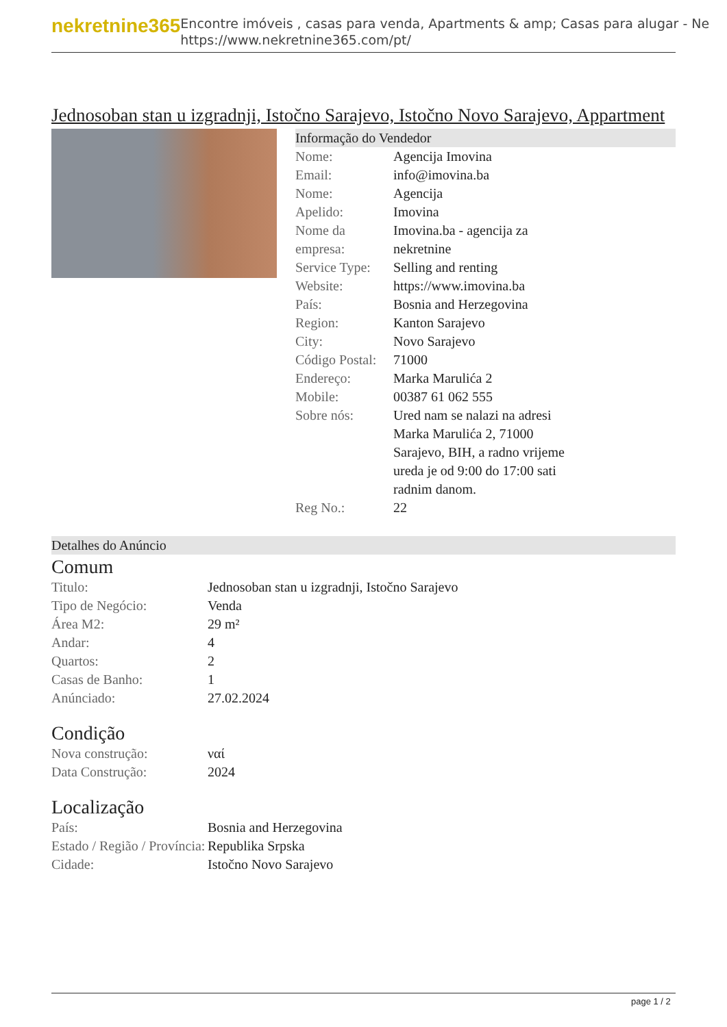nekretnine365
Encontre imóveis , casas para venda, Apartments & amp; Casas para alugar - Ne
https://www.nekretnine365.com/pt/
Jednosoban stan u izgradnji, Istočno Sarajevo, Istočno Novo Sarajevo, Appartment
Informação do Vendedor
| Nome: | Agencija Imovina |
| Email: | info@imovina.ba |
| Nome: | Agencija |
| Apelido: | Imovina |
| Nome da empresa: | Imovina.ba - agencija za nekretnine |
| Service Type: | Selling and renting |
| Website: | https://www.imovina.ba |
| País: | Bosnia and Herzegovina |
| Region: | Kanton Sarajevo |
| City: | Novo Sarajevo |
| Código Postal: | 71000 |
| Endereço: | Marka Marulića 2 |
| Mobile: | 00387 61 062 555 |
| Sobre nós: | Ured nam se nalazi na adresi Marka Marulića 2, 71000 Sarajevo, BIH, a radno vrijeme ureda je od 9:00 do 17:00 sati radnim danom. |
| Reg No.: | 22 |
Detalhes do Anúncio
Comum
| Titulo: | Jednosoban stan u izgradnji, Istočno Sarajevo |
| Tipo de Negócio: | Venda |
| Área M2: | 29 m² |
| Andar: | 4 |
| Quartos: | 2 |
| Casas de Banho: | 1 |
| Anúnciado: | 27.02.2024 |
Condição
| Nova construção: | ναί |
| Data Construção: | 2024 |
Localização
| País: | Bosnia and Herzegovina |
| Estado / Região / Província: | Republika Srpska |
| Cidade: | Istočno Novo Sarajevo |
page 1 / 2